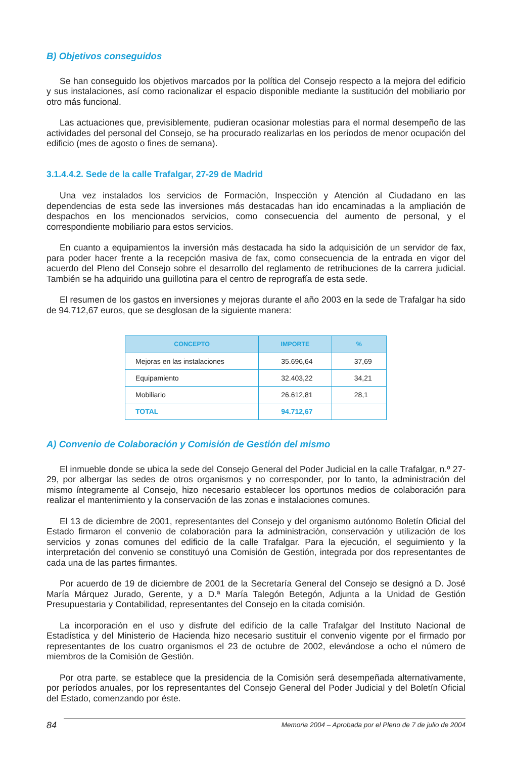B) Objetivos conseguidos
Se han conseguido los objetivos marcados por la política del Consejo respecto a la mejora del edificio y sus instalaciones, así como racionalizar el espacio disponible mediante la sustitución del mobiliario por otro más funcional.
Las actuaciones que, previsiblemente, pudieran ocasionar molestias para el normal desempeño de las actividades del personal del Consejo, se ha procurado realizarlas en los períodos de menor ocupación del edificio (mes de agosto o fines de semana).
3.1.4.4.2. Sede de la calle Trafalgar, 27-29 de Madrid
Una vez instalados los servicios de Formación, Inspección y Atención al Ciudadano en las dependencias de esta sede las inversiones más destacadas han ido encaminadas a la ampliación de despachos en los mencionados servicios, como consecuencia del aumento de personal, y el correspondiente mobiliario para estos servicios.
En cuanto a equipamientos la inversión más destacada ha sido la adquisición de un servidor de fax, para poder hacer frente a la recepción masiva de fax, como consecuencia de la entrada en vigor del acuerdo del Pleno del Consejo sobre el desarrollo del reglamento de retribuciones de la carrera judicial. También se ha adquirido una guillotina para el centro de reprografía de esta sede.
El resumen de los gastos en inversiones y mejoras durante el año 2003 en la sede de Trafalgar ha sido de 94.712,67 euros, que se desglosan de la siguiente manera:
| CONCEPTO | IMPORTE | % |
| --- | --- | --- |
| Mejoras en las instalaciones | 35.696,64 | 37,69 |
| Equipamiento | 32.403,22 | 34,21 |
| Mobiliario | 26.612,81 | 28,1 |
| TOTAL | 94.712,67 | |
A) Convenio de Colaboración y Comisión de Gestión del mismo
El inmueble donde se ubica la sede del Consejo General del Poder Judicial en la calle Trafalgar, n.º 27-29, por albergar las sedes de otros organismos y no corresponder, por lo tanto, la administración del mismo íntegramente al Consejo, hizo necesario establecer los oportunos medios de colaboración para realizar el mantenimiento y la conservación de las zonas e instalaciones comunes.
El 13 de diciembre de 2001, representantes del Consejo y del organismo autónomo Boletín Oficial del Estado firmaron el convenio de colaboración para la administración, conservación y utilización de los servicios y zonas comunes del edificio de la calle Trafalgar. Para la ejecución, el seguimiento y la interpretación del convenio se constituyó una Comisión de Gestión, integrada por dos representantes de cada una de las partes firmantes.
Por acuerdo de 19 de diciembre de 2001 de la Secretaría General del Consejo se designó a D. José María Márquez Jurado, Gerente, y a D.ª María Talegón Betegón, Adjunta a la Unidad de Gestión Presupuestaria y Contabilidad, representantes del Consejo en la citada comisión.
La incorporación en el uso y disfrute del edificio de la calle Trafalgar del Instituto Nacional de Estadística y del Ministerio de Hacienda hizo necesario sustituir el convenio vigente por el firmado por representantes de los cuatro organismos el 23 de octubre de 2002, elevándose a ocho el número de miembros de la Comisión de Gestión.
Por otra parte, se establece que la presidencia de la Comisión será desempeñada alternativamente, por períodos anuales, por los representantes del Consejo General del Poder Judicial y del Boletín Oficial del Estado, comenzando por éste.
84
Memoria 2004 – Aprobada por el Pleno de 7 de julio de 2004